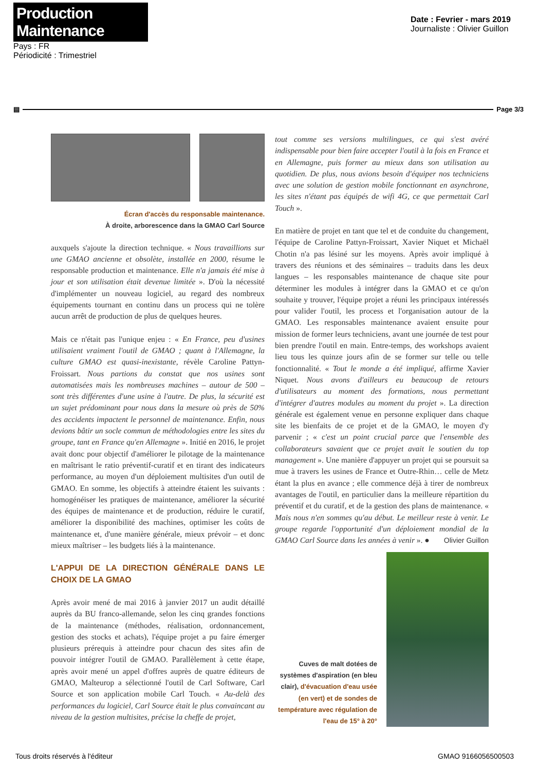Production Maintenance
Pays : FR
Périodicité : Trimestriel
Date : Fevrier - mars 2019
Journaliste : Olivier Guillon
▤ Page 3/3
Écran d'accès du responsable maintenance.
À droite, arborescence dans la GMAO Carl Source
auxquels s'ajoute la direction technique. « Nous travaillions sur une GMAO ancienne et obsolète, installée en 2000, résume le responsable production et maintenance. Elle n'a jamais été mise à jour et son utilisation était devenue limitée ». D'où la nécessité d'implémenter un nouveau logiciel, au regard des nombreux équipements tournant en continu dans un process qui ne tolère aucun arrêt de production de plus de quelques heures.
Mais ce n'était pas l'unique enjeu : « En France, peu d'usines utilisaient vraiment l'outil de GMAO ; quant à l'Allemagne, la culture GMAO est quasi-inexistante, révèle Caroline Pattyn-Froissart. Nous partions du constat que nos usines sont automatisées mais les nombreuses machines – autour de 500 – sont très différentes d'une usine à l'autre. De plus, la sécurité est un sujet prédominant pour nous dans la mesure où près de 50% des accidents impactent le personnel de maintenance. Enfin, nous devions bâtir un socle commun de méthodologies entre les sites du groupe, tant en France qu'en Allemagne ». Initié en 2016, le projet avait donc pour objectif d'améliorer le pilotage de la maintenance en maîtrisant le ratio préventif-curatif et en tirant des indicateurs performance, au moyen d'un déploiement multisites d'un outil de GMAO. En somme, les objectifs à atteindre étaient les suivants : homogénéiser les pratiques de maintenance, améliorer la sécurité des équipes de maintenance et de production, réduire le curatif, améliorer la disponibilité des machines, optimiser les coûts de maintenance et, d'une manière générale, mieux prévoir – et donc mieux maîtriser – les budgets liés à la maintenance.
L'APPUI DE LA DIRECTION GÉNÉRALE DANS LE CHOIX DE LA GMAO
Après avoir mené de mai 2016 à janvier 2017 un audit détaillé auprès da BU franco-allemande, selon les cinq grandes fonctions de la maintenance (méthodes, réalisation, ordonnancement, gestion des stocks et achats), l'équipe projet a pu faire émerger plusieurs prérequis à atteindre pour chacun des sites afin de pouvoir intégrer l'outil de GMAO. Parallèlement à cette étape, après avoir mené un appel d'offres auprès de quatre éditeurs de GMAO, Malteurop a sélectionné l'outil de Carl Software, Carl Source et son application mobile Carl Touch. « Au-delà des performances du logiciel, Carl Source était le plus convaincant au niveau de la gestion multisites, précise la cheffe de projet,
tout comme ses versions multilingues, ce qui s'est avéré indispensable pour bien faire accepter l'outil à la fois en France et en Allemagne, puis former au mieux dans son utilisation au quotidien. De plus, nous avions besoin d'équiper nos techniciens avec une solution de gestion mobile fonctionnant en asynchrone, les sites n'étant pas équipés de wifi 4G, ce que permettait Carl Touch ».
En matière de projet en tant que tel et de conduite du changement, l'équipe de Caroline Pattyn-Froissart, Xavier Niquet et Michaël Chotin n'a pas lésiné sur les moyens. Après avoir impliqué à travers des réunions et des séminaires – traduits dans les deux langues – les responsables maintenance de chaque site pour déterminer les modules à intégrer dans la GMAO et ce qu'on souhaite y trouver, l'équipe projet a réuni les principaux intéressés pour valider l'outil, les process et l'organisation autour de la GMAO. Les responsables maintenance avaient ensuite pour mission de former leurs techniciens, avant une journée de test pour bien prendre l'outil en main. Entre-temps, des workshops avaient lieu tous les quinze jours afin de se former sur telle ou telle fonctionnalité. « Tout le monde a été impliqué, affirme Xavier Niquet. Nous avons d'ailleurs eu beaucoup de retours d'utilisateurs au moment des formations, nous permettant d'intégrer d'autres modules au moment du projet ». La direction générale est également venue en personne expliquer dans chaque site les bienfaits de ce projet et de la GMAO, le moyen d'y parvenir ; « c'est un point crucial parce que l'ensemble des collaborateurs savaient que ce projet avait le soutien du top management ». Une manière d'appuyer un projet qui se poursuit sa mue à travers les usines de France et Outre-Rhin… celle de Metz étant la plus en avance ; elle commence déjà à tirer de nombreux avantages de l'outil, en particulier dans la meilleure répartition du préventif et du curatif, et de la gestion des plans de maintenance. « Mais nous n'en sommes qu'au début. Le meilleur reste à venir. Le groupe regarde l'opportunité d'un déploiement mondial de la GMAO Carl Source dans les années à venir ». ● Olivier Guillon
Cuves de malt dotées de systèmes d'aspiration (en bleu clair), d'évacuation d'eau usée (en vert) et de sondes de température avec régulation de l'eau de 15° à 20°
Tous droits réservés à l'éditeur GMAO 9166056500503